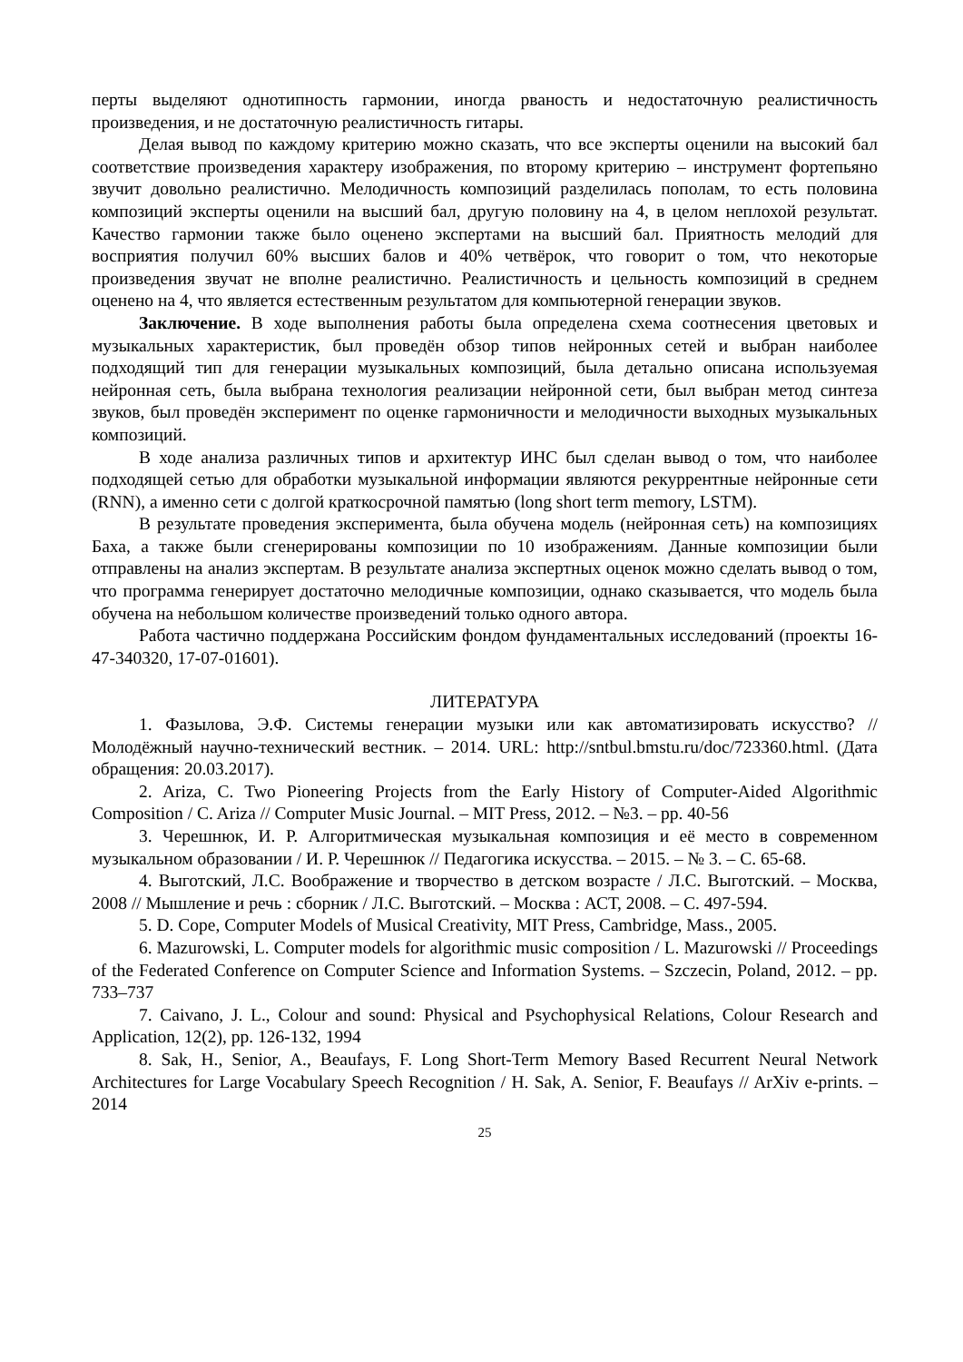перты выделяют однотипность гармонии, иногда рваность и недостаточную реалистичность произведения, и не достаточную реалистичность гитары.
Делая вывод по каждому критерию можно сказать, что все эксперты оценили на высокий бал соответствие произведения характеру изображения, по второму критерию – инструмент фортепьяно звучит довольно реалистично. Мелодичность композиций разделилась пополам, то есть половина композиций эксперты оценили на высший бал, другую половину на 4, в целом неплохой результат. Качество гармонии также было оценено экспертами на высший бал. Приятность мелодий для восприятия получил 60% высших балов и 40% четвёрок, что говорит о том, что некоторые произведения звучат не вполне реалистично. Реалистичность и цельность композиций в среднем оценено на 4, что является естественным результатом для компьютерной генерации звуков.
Заключение. В ходе выполнения работы была определена схема соотнесения цветовых и музыкальных характеристик, был проведён обзор типов нейронных сетей и выбран наиболее подходящий тип для генерации музыкальных композиций, была детально описана используемая нейронная сеть, была выбрана технология реализации нейронной сети, был выбран метод синтеза звуков, был проведён эксперимент по оценке гармоничности и мелодичности выходных музыкальных композиций.
В ходе анализа различных типов и архитектур ИНС был сделан вывод о том, что наиболее подходящей сетью для обработки музыкальной информации являются рекуррентные нейронные сети (RNN), а именно сети с долгой краткосрочной памятью (long short term memory, LSTM).
В результате проведения эксперимента, была обучена модель (нейронная сеть) на композициях Баха, а также были сгенерированы композиции по 10 изображениям. Данные композиции были отправлены на анализ экспертам. В результате анализа экспертных оценок можно сделать вывод о том, что программа генерирует достаточно мелодичные композиции, однако сказывается, что модель была обучена на небольшом количестве произведений только одного автора.
Работа частично поддержана Российским фондом фундаментальных исследований (проекты 16-47-340320, 17-07-01601).
ЛИТЕРАТУРА
1. Фазылова, Э.Ф. Системы генерации музыки или как автоматизировать искусство? // Молодёжный научно-технический вестник. – 2014. URL: http://sntbul.bmstu.ru/doc/723360.html. (Дата обращения: 20.03.2017).
2. Ariza, C. Two Pioneering Projects from the Early History of Computer-Aided Algorithmic Composition / C. Ariza // Computer Music Journal. – MIT Press, 2012. – №3. – pp. 40-56
3. Черешнюк, И. Р. Алгоритмическая музыкальная композиция и её место в современном музыкальном образовании / И. Р. Черешнюк // Педагогика искусства. – 2015. – № 3. – С. 65-68.
4. Выготский, Л.С. Воображение и творчество в детском возрасте / Л.С. Выготский. – Москва, 2008 // Мышление и речь : сборник / Л.С. Выготский. – Москва : АСТ, 2008. – С. 497-594.
5. D. Cope, Computer Models of Musical Creativity, MIT Press, Cambridge, Mass., 2005.
6. Mazurowski, L. Computer models for algorithmic music composition / L. Mazurowski // Proceedings of the Federated Conference on Computer Science and Information Systems. – Szczecin, Poland, 2012. – pp. 733–737
7. Caivano, J. L., Colour and sound: Physical and Psychophysical Relations, Colour Research and Application, 12(2), pp. 126-132, 1994
8. Sak, H., Senior, A., Beaufays, F. Long Short-Term Memory Based Recurrent Neural Network Architectures for Large Vocabulary Speech Recognition / H. Sak, A. Senior, F. Beaufays // ArXiv e-prints. – 2014
25